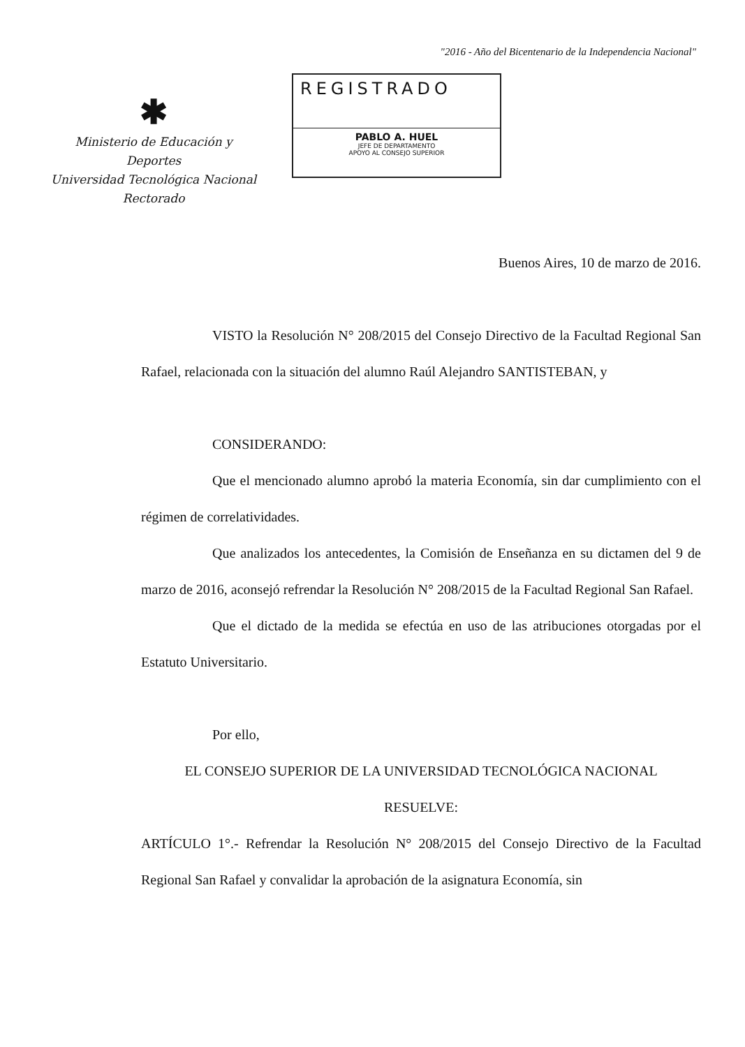"2016 - Año del Bicentenario de la Independencia Nacional"
✱
Ministerio de Educación y Deportes
Universidad Tecnológica Nacional
Rectorado
REGISTRADO
PABLO A. HUEL
JEFE DE DEPARTAMENTO
APOYO AL CONSEJO SUPERIOR
Buenos Aires, 10 de marzo de 2016.
VISTO la Resolución N° 208/2015 del Consejo Directivo de la Facultad Regional San Rafael, relacionada con la situación del alumno Raúl Alejandro SANTISTEBAN, y
CONSIDERANDO:
Que el mencionado alumno aprobó la materia Economía, sin dar cumplimiento con el régimen de correlatividades.
Que analizados los antecedentes, la Comisión de Enseñanza en su dictamen del 9 de marzo de 2016, aconsejó refrendar la Resolución N° 208/2015 de la Facultad Regional San Rafael.
Que el dictado de la medida se efectúa en uso de las atribuciones otorgadas por el Estatuto Universitario.
Por ello,
EL CONSEJO SUPERIOR DE LA UNIVERSIDAD TECNOLÓGICA NACIONAL
RESUELVE:
ARTÍCULO 1°.- Refrendar la Resolución N° 208/2015 del Consejo Directivo de la Facultad Regional San Rafael y convalidar la aprobación de la asignatura Economía, sin